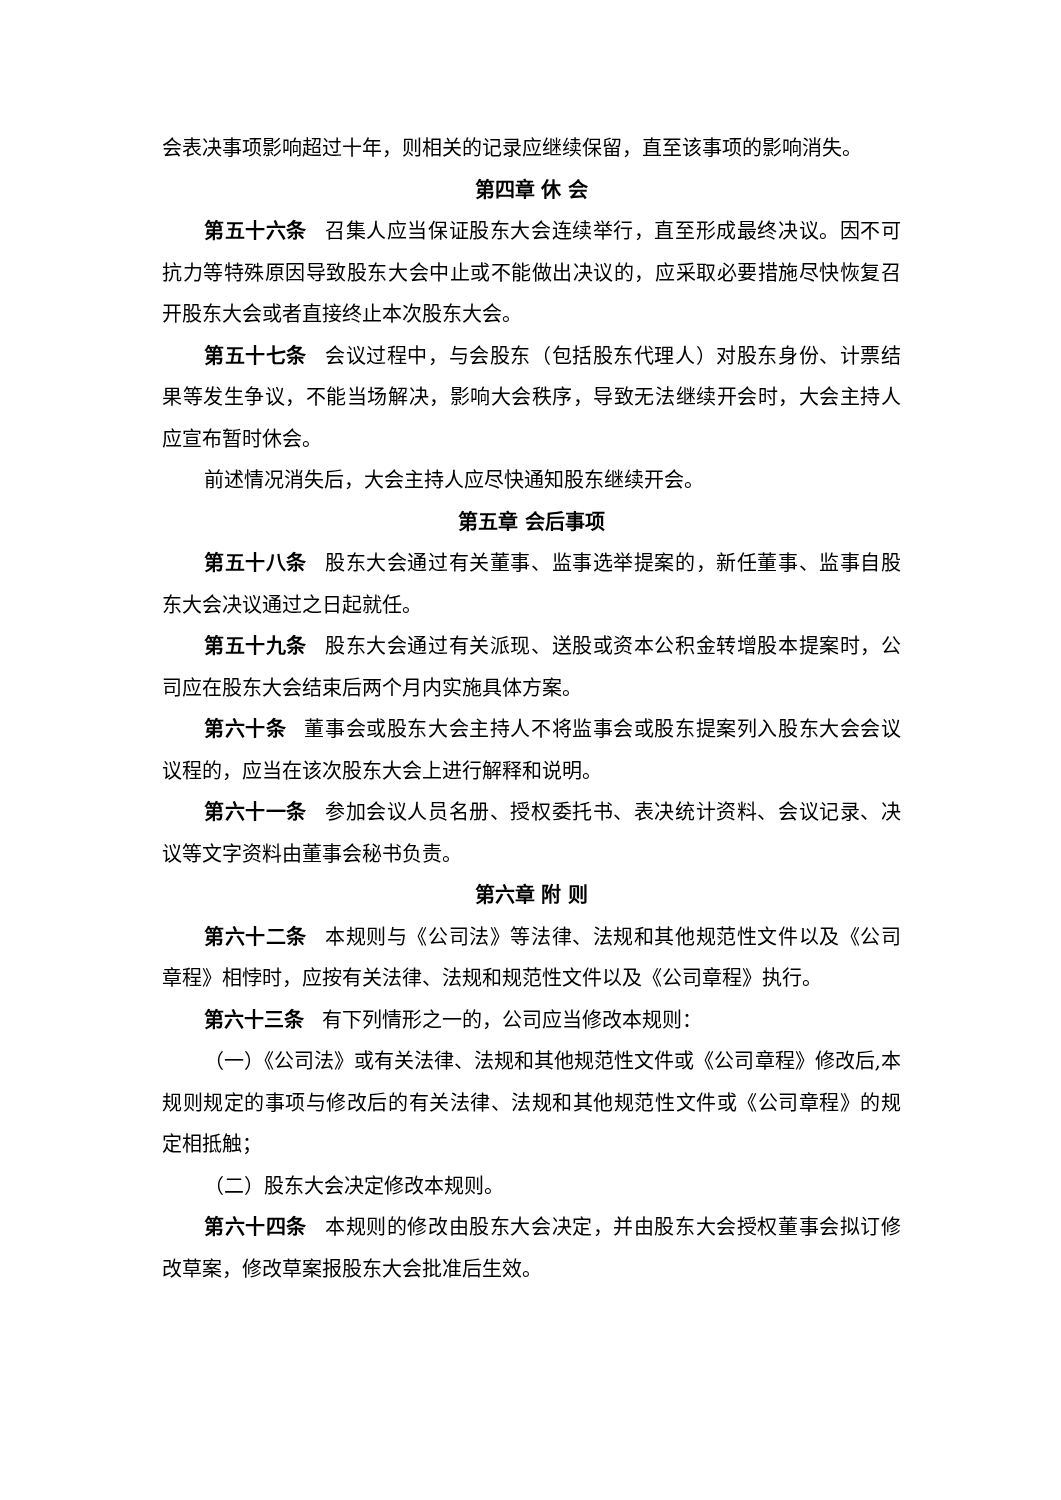会表决事项影响超过十年，则相关的记录应继续保留，直至该事项的影响消失。
第四章 休 会
第五十六条 召集人应当保证股东大会连续举行，直至形成最终决议。因不可抗力等特殊原因导致股东大会中止或不能做出决议的，应采取必要措施尽快恢复召开股东大会或者直接终止本次股东大会。
第五十七条 会议过程中，与会股东（包括股东代理人）对股东身份、计票结果等发生争议，不能当场解决，影响大会秩序，导致无法继续开会时，大会主持人应宣布暂时休会。
前述情况消失后，大会主持人应尽快通知股东继续开会。
第五章 会后事项
第五十八条 股东大会通过有关董事、监事选举提案的，新任董事、监事自股东大会决议通过之日起就任。
第五十九条 股东大会通过有关派现、送股或资本公积金转增股本提案时，公司应在股东大会结束后两个月内实施具体方案。
第六十条 董事会或股东大会主持人不将监事会或股东提案列入股东大会会议议程的，应当在该次股东大会上进行解释和说明。
第六十一条 参加会议人员名册、授权委托书、表决统计资料、会议记录、决议等文字资料由董事会秘书负责。
第六章 附 则
第六十二条 本规则与《公司法》等法律、法规和其他规范性文件以及《公司章程》相悖时，应按有关法律、法规和规范性文件以及《公司章程》执行。
第六十三条 有下列情形之一的，公司应当修改本规则：
（一）《公司法》或有关法律、法规和其他规范性文件或《公司章程》修改后,本规则规定的事项与修改后的有关法律、法规和其他规范性文件或《公司章程》的规定相抵触；
（二）股东大会决定修改本规则。
第六十四条 本规则的修改由股东大会决定，并由股东大会授权董事会拟订修改草案，修改草案报股东大会批准后生效。